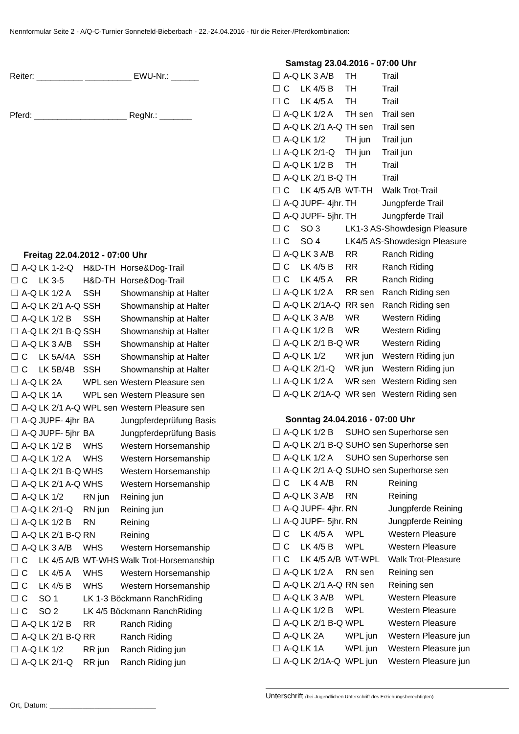Nennformular Seite 2 - A/Q-C-Turnier Sonnefeld-Bieberbach - 22.-24.04.2016 - für die Reiter-/Pferdkombination:
Reiter: __________ __________ EWU-Nr.: ______
Pferd: ____________________ RegNr.: _______
Freitag 22.04.2012 - 07:00 Uhr
| ☐ | A-Q | LK 1-2-Q | H&D-TH | Horse&Dog-Trail |
| ☐ | C | LK 3-5 | H&D-TH | Horse&Dog-Trail |
| ☐ | A-Q | LK 1/2 A | SSH | Showmanship at Halter |
| ☐ | A-Q | LK 2/1 A-Q | SSH | Showmanship at Halter |
| ☐ | A-Q | LK 1/2 B | SSH | Showmanship at Halter |
| ☐ | A-Q | LK 2/1 B-Q | SSH | Showmanship at Halter |
| ☐ | A-Q | LK 3 A/B | SSH | Showmanship at Halter |
| ☐ | C | LK 5A/4A | SSH | Showmanship at Halter |
| ☐ | C | LK 5B/4B | SSH | Showmanship at Halter |
| ☐ | A-Q | LK 2A | WPL sen | Western Pleasure sen |
| ☐ | A-Q | LK 1A | WPL sen | Western Pleasure sen |
| ☐ | A-Q | LK 2/1 A-Q | WPL sen | Western Pleasure sen |
| ☐ | A-Q | JUPF- 4jhr | BA | Jungpferdeprüfung Basis |
| ☐ | A-Q | JUPF- 5jhr | BA | Jungpferdeprüfung Basis |
| ☐ | A-Q | LK 1/2 B | WHS | Western Horsemanship |
| ☐ | A-Q | LK 1/2 A | WHS | Western Horsemanship |
| ☐ | A-Q | LK 2/1 B-Q | WHS | Western Horsemanship |
| ☐ | A-Q | LK 2/1 A-Q | WHS | Western Horsemanship |
| ☐ | A-Q | LK 1/2 | RN jun | Reining jun |
| ☐ | A-Q | LK 2/1-Q | RN jun | Reining jun |
| ☐ | A-Q | LK 1/2 B | RN | Reining |
| ☐ | A-Q | LK 2/1 B-Q | RN | Reining |
| ☐ | A-Q | LK 3 A/B | WHS | Western Horsemanship |
| ☐ | C | LK 4/5 A/B | WT-WHS | Walk Trot-Horsemanship |
| ☐ | C | LK 4/5 A | WHS | Western Horsemanship |
| ☐ | C | LK 4/5 B | WHS | Western Horsemanship |
| ☐ | C | SO 1 | LK 1-3 Böckmann RanchRiding | |
| ☐ | C | SO 2 | LK 4/5 Böckmann RanchRiding | |
| ☐ | A-Q | LK 1/2 B | RR | Ranch Riding |
| ☐ | A-Q | LK 2/1 B-Q | RR | Ranch Riding |
| ☐ | A-Q | LK 1/2 | RR jun | Ranch Riding jun |
| ☐ | A-Q | LK 2/1-Q | RR jun | Ranch Riding jun |
Samstag 23.04.2016 - 07:00 Uhr
| ☐ | A-Q | LK 3 A/B | TH | Trail |
| ☐ | C | LK 4/5 B | TH | Trail |
| ☐ | C | LK 4/5 A | TH | Trail |
| ☐ | A-Q | LK 1/2 A | TH sen | Trail sen |
| ☐ | A-Q | LK 2/1 A-Q | TH sen | Trail sen |
| ☐ | A-Q | LK 1/2 | TH jun | Trail jun |
| ☐ | A-Q | LK 2/1-Q | TH jun | Trail jun |
| ☐ | A-Q | LK 1/2 B | TH | Trail |
| ☐ | A-Q | LK 2/1 B-Q | TH | Trail |
| ☐ | C | LK 4/5 A/B | WT-TH | Walk Trot-Trail |
| ☐ | A-Q | JUPF- 4jhr. | TH | Jungpferde Trail |
| ☐ | A-Q | JUPF- 5jhr. | TH | Jungpferde Trail |
| ☐ | C | SO 3 | LK1-3 AS-Showdesign Pleasure | |
| ☐ | C | SO 4 | LK4/5 AS-Showdesign Pleasure | |
| ☐ | A-Q | LK 3 A/B | RR | Ranch Riding |
| ☐ | C | LK 4/5 B | RR | Ranch Riding |
| ☐ | C | LK 4/5 A | RR | Ranch Riding |
| ☐ | A-Q | LK 1/2 A | RR sen | Ranch Riding sen |
| ☐ | A-Q | LK 2/1A-Q | RR sen | Ranch Riding sen |
| ☐ | A-Q | LK 3 A/B | WR | Western Riding |
| ☐ | A-Q | LK 1/2 B | WR | Western Riding |
| ☐ | A-Q | LK 2/1 B-Q | WR | Western Riding |
| ☐ | A-Q | LK 1/2 | WR jun | Western Riding jun |
| ☐ | A-Q | LK 2/1-Q | WR jun | Western Riding jun |
| ☐ | A-Q | LK 1/2 A | WR sen | Western Riding sen |
| ☐ | A-Q | LK 2/1A-Q | WR sen | Western Riding sen |
Sonntag 24.04.2016 - 07:00 Uhr
| ☐ | A-Q | LK 1/2 B | SUHO sen | Superhorse sen |
| ☐ | A-Q | LK 2/1 B-Q | SUHO sen | Superhorse sen |
| ☐ | A-Q | LK 1/2 A | SUHO sen | Superhorse sen |
| ☐ | A-Q | LK 2/1 A-Q | SUHO sen | Superhorse sen |
| ☐ | C | LK 4 A/B | RN | Reining |
| ☐ | A-Q | LK 3 A/B | RN | Reining |
| ☐ | A-Q | JUPF- 4jhr. | RN | Jungpferde Reining |
| ☐ | A-Q | JUPF- 5jhr. | RN | Jungpferde Reining |
| ☐ | C | LK 4/5 A | WPL | Western Pleasure |
| ☐ | C | LK 4/5 B | WPL | Western Pleasure |
| ☐ | C | LK 4/5 A/B | WT-WPL | Walk Trot-Pleasure |
| ☐ | A-Q | LK 1/2 A | RN sen | Reining sen |
| ☐ | A-Q | LK 2/1 A-Q | RN sen | Reining sen |
| ☐ | A-Q | LK 3 A/B | WPL | Western Pleasure |
| ☐ | A-Q | LK 1/2 B | WPL | Western Pleasure |
| ☐ | A-Q | LK 2/1 B-Q | WPL | Western Pleasure |
| ☐ | A-Q | LK 2A | WPL jun | Western Pleasure jun |
| ☐ | A-Q | LK 1A | WPL jun | Western Pleasure jun |
| ☐ | A-Q | LK 2/1A-Q | WPL jun | Western Pleasure jun |
Ort, Datum: __________________________
Unterschrift (bei Jugendlichen Unterschrift des Erziehungsberechtigten)